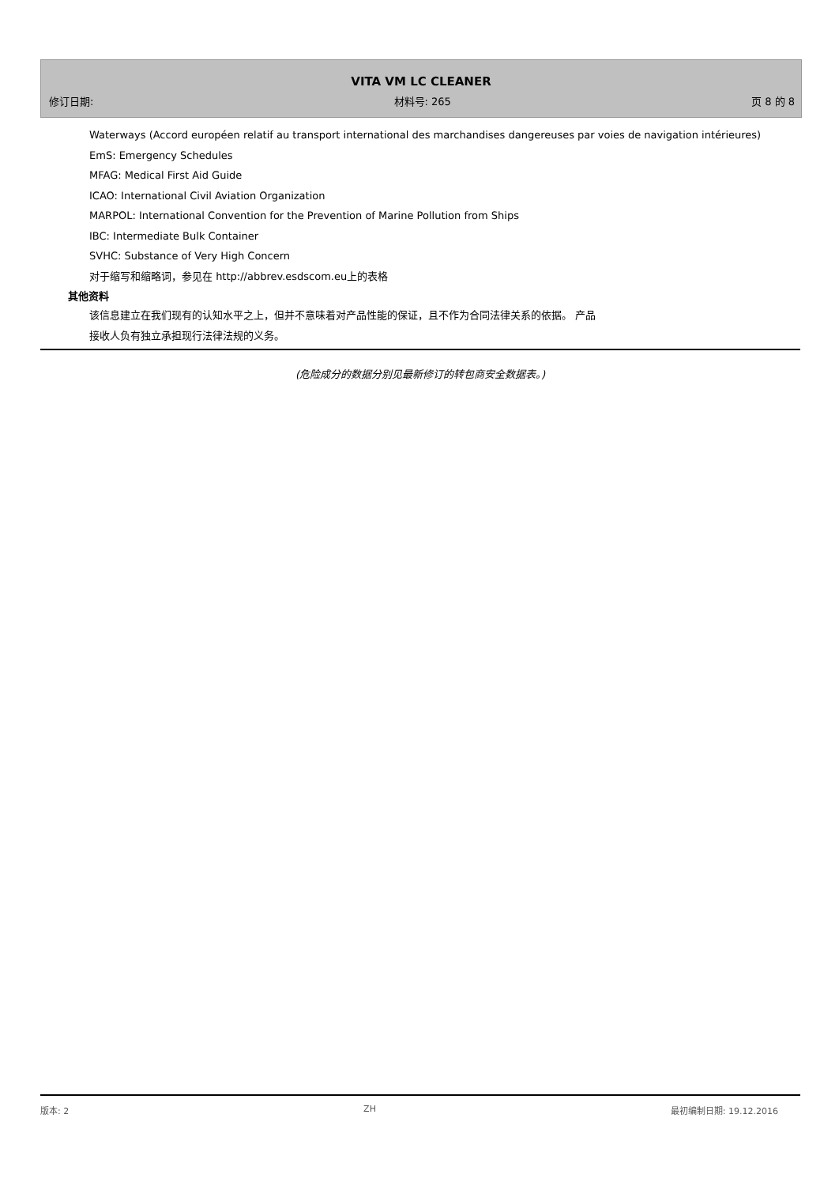VITA VM LC CLEANER
修订日期: 材料号: 265 页 8 的 8
Waterways (Accord européen relatif au transport international des marchandises dangereuses par voies de navigation intérieures)
EmS: Emergency Schedules
MFAG: Medical First Aid Guide
ICAO: International Civil Aviation Organization
MARPOL: International Convention for the Prevention of Marine Pollution from Ships
IBC: Intermediate Bulk Container
SVHC: Substance of Very High Concern
对于缩写和缩略词，参见在 http://abbrev.esdscom.eu上的表格
其他资料
该信息建立在我们现有的认知水平之上，但并不意味着对产品性能的保证，且不作为合同法律关系的依据。 产品
接收人负有独立承担现行法律法规的义务。
(危险成分的数据分别见最新修订的转包商安全数据表。)
版本: 2 ZH 最初编制日期: 19.12.2016